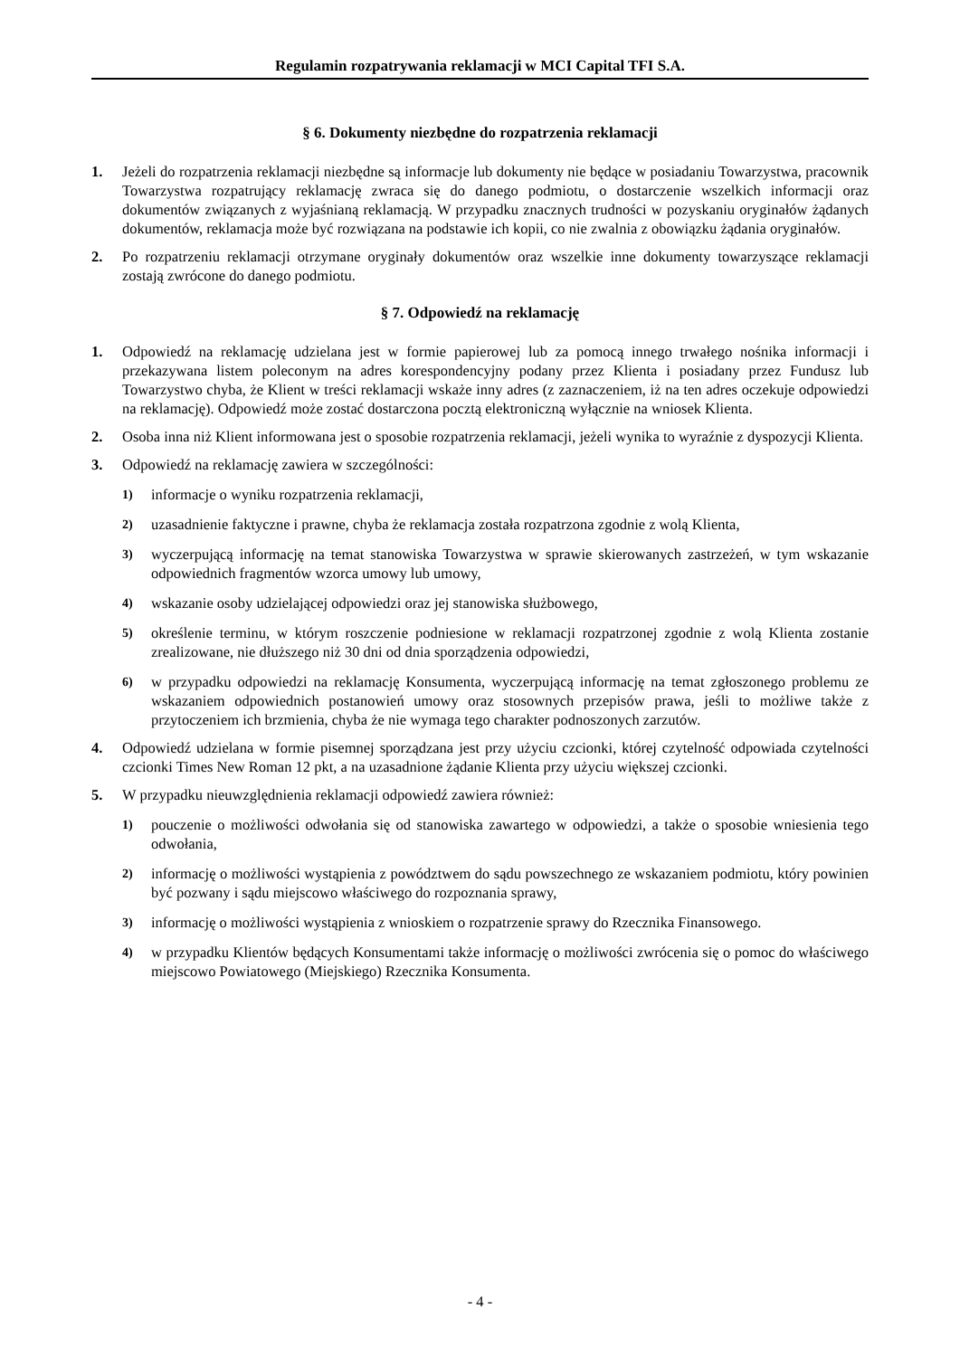Regulamin rozpatrywania reklamacji w MCI Capital TFI S.A.
§ 6. Dokumenty niezbędne do rozpatrzenia reklamacji
1. Jeżeli do rozpatrzenia reklamacji niezbędne są informacje lub dokumenty nie będące w posiadaniu Towarzystwa, pracownik Towarzystwa rozpatrujący reklamację zwraca się do danego podmiotu, o dostarczenie wszelkich informacji oraz dokumentów związanych z wyjaśnianą reklamacją. W przypadku znacznych trudności w pozyskaniu oryginałów żądanych dokumentów, reklamacja może być rozwiązana na podstawie ich kopii, co nie zwalnia z obowiązku żądania oryginałów.
2. Po rozpatrzeniu reklamacji otrzymane oryginały dokumentów oraz wszelkie inne dokumenty towarzyszące reklamacji zostają zwrócone do danego podmiotu.
§ 7. Odpowiedź na reklamację
1. Odpowiedź na reklamację udzielana jest w formie papierowej lub za pomocą innego trwałego nośnika informacji i przekazywana listem poleconym na adres korespondencyjny podany przez Klienta i posiadany przez Fundusz lub Towarzystwo chyba, że Klient w treści reklamacji wskaże inny adres (z zaznaczeniem, iż na ten adres oczekuje odpowiedzi na reklamację). Odpowiedź może zostać dostarczona pocztą elektroniczną wyłącznie na wniosek Klienta.
2. Osoba inna niż Klient informowana jest o sposobie rozpatrzenia reklamacji, jeżeli wynika to wyraźnie z dyspozycji Klienta.
3. Odpowiedź na reklamację zawiera w szczególności:
1)
informacje o wyniku rozpatrzenia reklamacji,
2)
uzasadnienie faktyczne i prawne, chyba że reklamacja została rozpatrzona zgodnie z wolą Klienta,
3)
wyczerpującą informację na temat stanowiska Towarzystwa w sprawie skierowanych zastrzeżeń, w tym wskazanie odpowiednich fragmentów wzorca umowy lub umowy,
4)
wskazanie osoby udzielającej odpowiedzi oraz jej stanowiska służbowego,
5)
określenie terminu, w którym roszczenie podniesione w reklamacji rozpatrzonej zgodnie z wolą Klienta zostanie zrealizowane, nie dłuższego niż 30 dni od dnia sporządzenia odpowiedzi,
6)
w przypadku odpowiedzi na reklamację Konsumenta, wyczerpującą informację na temat zgłoszonego problemu ze wskazaniem odpowiednich postanowień umowy oraz stosownych przepisów prawa, jeśli to możliwe także z przytoczeniem ich brzmienia, chyba że nie wymaga tego charakter podnoszonych zarzutów.
4. Odpowiedź udzielana w formie pisemnej sporządzana jest przy użyciu czcionki, której czytelność odpowiada czytelności czcionki Times New Roman 12 pkt, a na uzasadnione żądanie Klienta przy użyciu większej czcionki.
5. W przypadku nieuwzględnienia reklamacji odpowiedź zawiera również:
1)
pouczenie o możliwości odwołania się od stanowiska zawartego w odpowiedzi, a także o sposobie wniesienia tego odwołania,
2)
informację o możliwości wystąpienia z powództwem do sądu powszechnego ze wskazaniem podmiotu, który powinien być pozwany i sądu miejscowo właściwego do rozpoznania sprawy,
3)
informację o możliwości wystąpienia z wnioskiem o rozpatrzenie sprawy do Rzecznika Finansowego.
4)
w przypadku Klientów będących Konsumentami także informację o możliwości zwrócenia się o pomoc do właściwego miejscowo Powiatowego (Miejskiego) Rzecznika Konsumenta.
- 4 -